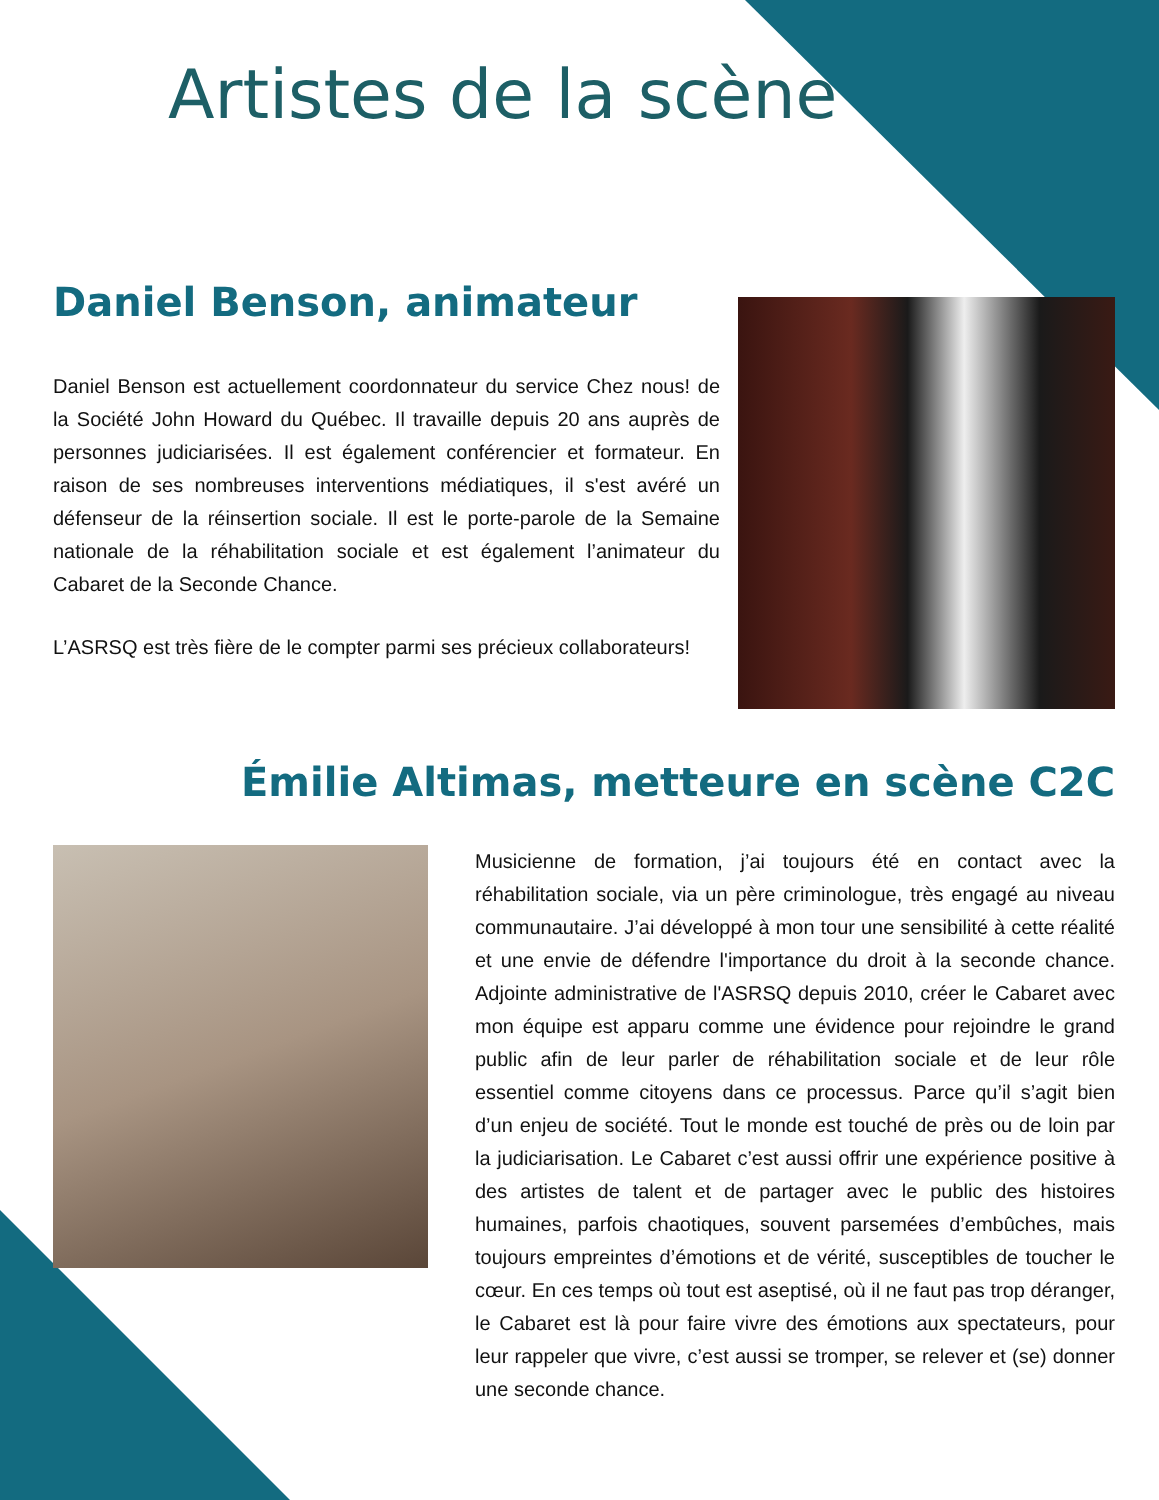Artistes de la scène
Daniel Benson, animateur
Daniel Benson est actuellement coordonnateur du service Chez nous! de la Société John Howard du Québec. Il travaille depuis 20 ans auprès de personnes judiciarisées. Il est également conférencier et formateur. En raison de ses nombreuses interventions médiatiques, il s'est avéré un défenseur de la réinsertion sociale. Il est le porte-parole de la Semaine nationale de la réhabilitation sociale et est également l’animateur du Cabaret de la Seconde Chance.
L’ASRSQ est très fière de le compter parmi ses précieux collaborateurs!
Émilie Altimas, metteure en scène C2C
Musicienne de formation, j’ai toujours été en contact avec la réhabilitation sociale, via un père criminologue, très engagé au niveau communautaire. J’ai développé à mon tour une sensibilité à cette réalité et une envie de défendre l'importance du droit à la seconde chance. Adjointe administrative de l'ASRSQ depuis 2010, créer le Cabaret avec mon équipe est apparu comme une évidence pour rejoindre le grand public afin de leur parler de réhabilitation sociale et de leur rôle essentiel comme citoyens dans ce processus. Parce qu’il s’agit bien d’un enjeu de société. Tout le monde est touché de près ou de loin par la judiciarisation. Le Cabaret c’est aussi offrir une expérience positive à des artistes de talent et de partager avec le public des histoires humaines, parfois chaotiques, souvent parsemées d’embûches, mais toujours empreintes d’émotions et de vérité, susceptibles de toucher le cœur. En ces temps où tout est aseptisé, où il ne faut pas trop déranger, le Cabaret est là pour faire vivre des émotions aux spectateurs, pour leur rappeler que vivre, c’est aussi se tromper, se relever et (se) donner une seconde chance.